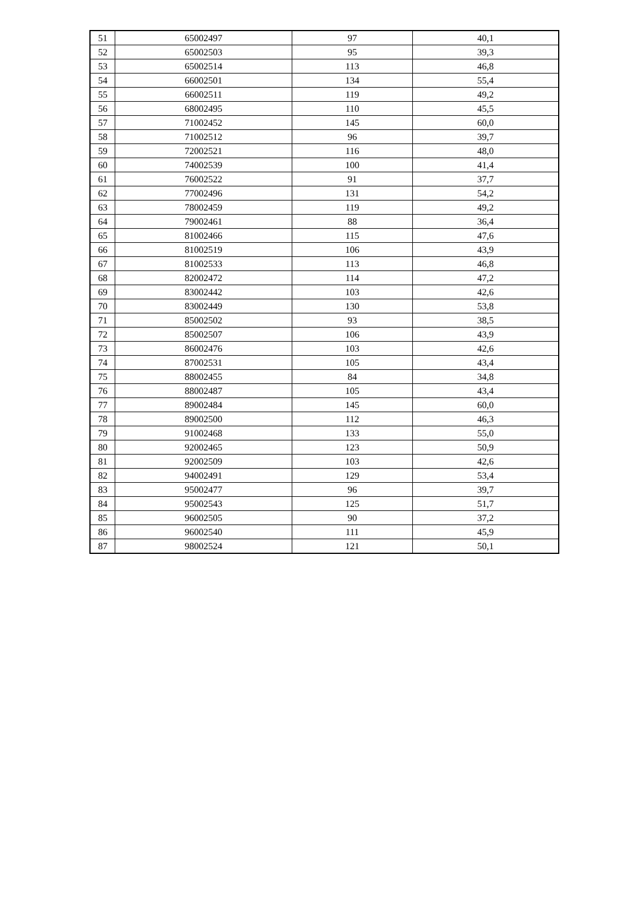| 51 | 65002497 | 97 | 40,1 |
| 52 | 65002503 | 95 | 39,3 |
| 53 | 65002514 | 113 | 46,8 |
| 54 | 66002501 | 134 | 55,4 |
| 55 | 66002511 | 119 | 49,2 |
| 56 | 68002495 | 110 | 45,5 |
| 57 | 71002452 | 145 | 60,0 |
| 58 | 71002512 | 96 | 39,7 |
| 59 | 72002521 | 116 | 48,0 |
| 60 | 74002539 | 100 | 41,4 |
| 61 | 76002522 | 91 | 37,7 |
| 62 | 77002496 | 131 | 54,2 |
| 63 | 78002459 | 119 | 49,2 |
| 64 | 79002461 | 88 | 36,4 |
| 65 | 81002466 | 115 | 47,6 |
| 66 | 81002519 | 106 | 43,9 |
| 67 | 81002533 | 113 | 46,8 |
| 68 | 82002472 | 114 | 47,2 |
| 69 | 83002442 | 103 | 42,6 |
| 70 | 83002449 | 130 | 53,8 |
| 71 | 85002502 | 93 | 38,5 |
| 72 | 85002507 | 106 | 43,9 |
| 73 | 86002476 | 103 | 42,6 |
| 74 | 87002531 | 105 | 43,4 |
| 75 | 88002455 | 84 | 34,8 |
| 76 | 88002487 | 105 | 43,4 |
| 77 | 89002484 | 145 | 60,0 |
| 78 | 89002500 | 112 | 46,3 |
| 79 | 91002468 | 133 | 55,0 |
| 80 | 92002465 | 123 | 50,9 |
| 81 | 92002509 | 103 | 42,6 |
| 82 | 94002491 | 129 | 53,4 |
| 83 | 95002477 | 96 | 39,7 |
| 84 | 95002543 | 125 | 51,7 |
| 85 | 96002505 | 90 | 37,2 |
| 86 | 96002540 | 111 | 45,9 |
| 87 | 98002524 | 121 | 50,1 |